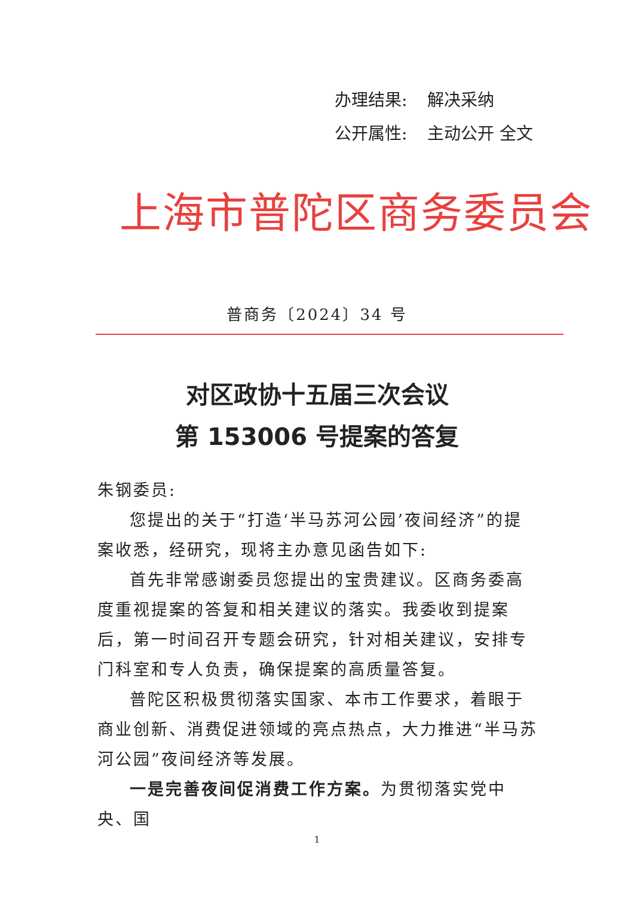办理结果: 解决采纳
公开属性: 主动公开 全文
上海市普陀区商务委员会
普商务〔2024〕34 号
对区政协十五届三次会议
第 153006 号提案的答复
朱钢委员:
您提出的关于“打造‘半马苏河公园’夜间经济”的提案收悉，经研究，现将主办意见函告如下:
首先非常感谢委员您提出的宝贵建议。区商务委高度重视提案的答复和相关建议的落实。我委收到提案后，第一时间召开专题会研究，针对相关建议，安排专门科室和专人负责，确保提案的高质量答复。
普陀区积极贯彻落实国家、本市工作要求，着眼于商业创新、消费促进领域的亮点热点，大力推进“半马苏河公园”夜间经济等发展。
一是完善夜间促消费工作方案。为贯彻落实党中央、国
1